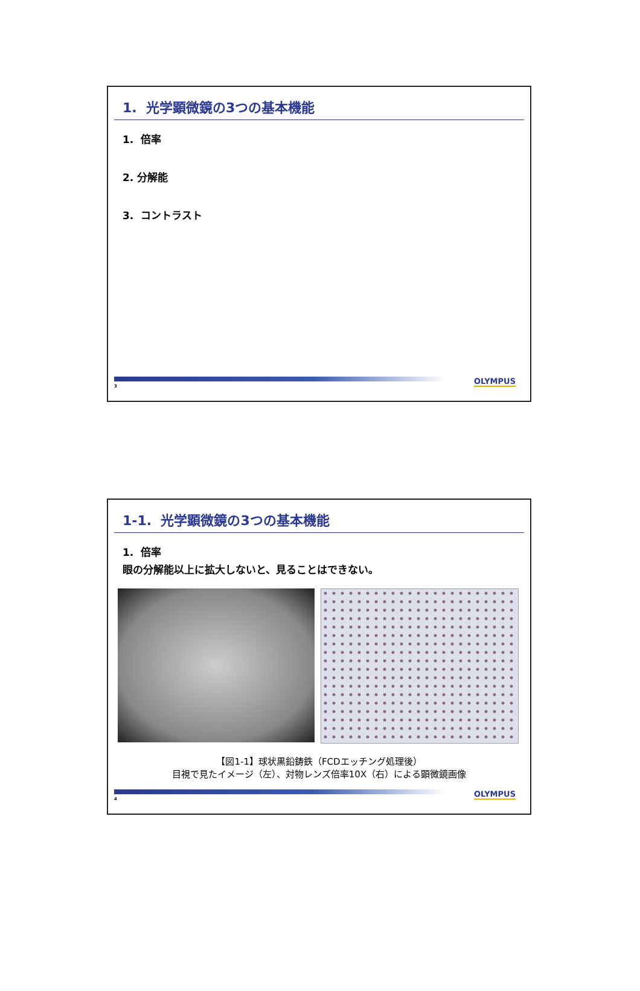1. 光学顕微鏡の3つの基本機能
1. 倍率
2. 分解能
3. コントラスト
3
OLYMPUS
1-1. 光学顕微鏡の3つの基本機能
1. 倍率
眼の分解能以上に拡大しないと、見ることはできない。
【図1-1】球状黒鉛鋳鉄（FCDエッチング処理後）
目視で見たイメージ（左）、対物レンズ倍率10X（右）による顕微鏡画像
4
OLYMPUS